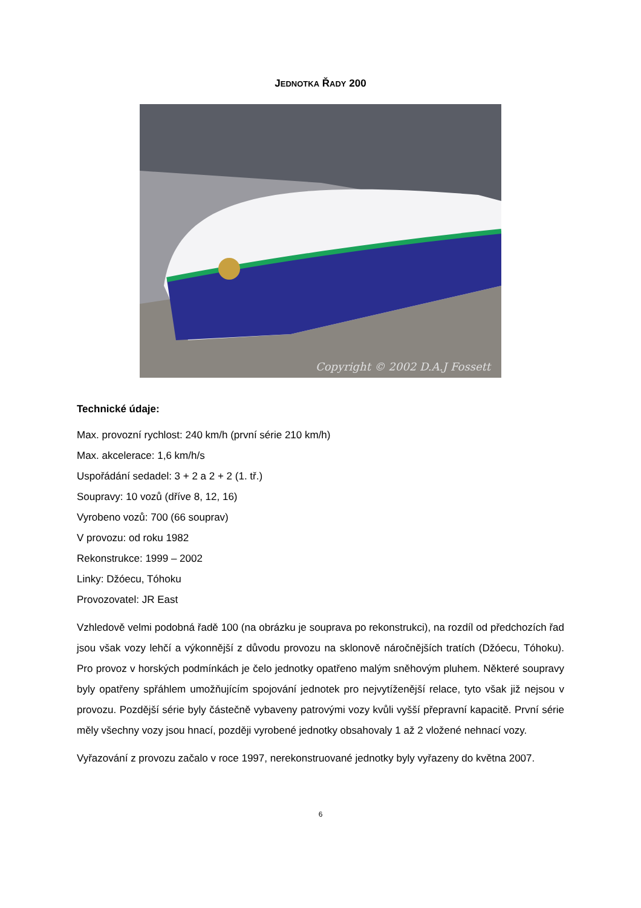JEDNOTKA ŘADY 200
Copyright © 2002 D.A.J Fossett
Technické údaje:
Max. provozní rychlost: 240 km/h (první série 210 km/h)
Max. akcelerace: 1,6 km/h/s
Uspořádání sedadel: 3 + 2 a 2 + 2 (1. tř.)
Soupravy: 10 vozů (dříve 8, 12, 16)
Vyrobeno vozů: 700 (66 souprav)
V provozu: od roku 1982
Rekonstrukce: 1999 – 2002
Linky: Džóecu, Tóhoku
Provozovatel: JR East
Vzhledově velmi podobná řadě 100 (na obrázku je souprava po rekonstrukci), na rozdíl od předchozích řad jsou však vozy lehčí a výkonnější z důvodu provozu na sklonově náročnějších tratích (Džóecu, Tóhoku). Pro provoz v horských podmínkách je čelo jednotky opatřeno malým sněhovým pluhem. Některé soupravy byly opatřeny spřáhlem umožňujícím spojování jednotek pro nejvytíženější relace, tyto však již nejsou v provozu. Pozdější série byly částečně vybaveny patrovými vozy kvůli vyšší přepravní kapacitě. První série měly všechny vozy jsou hnací, později vyrobené jednotky obsahovaly 1 až 2 vložené nehnací vozy.
Vyřazování z provozu začalo v roce 1997, nerekonstruované jednotky byly vyřazeny do května 2007.
6